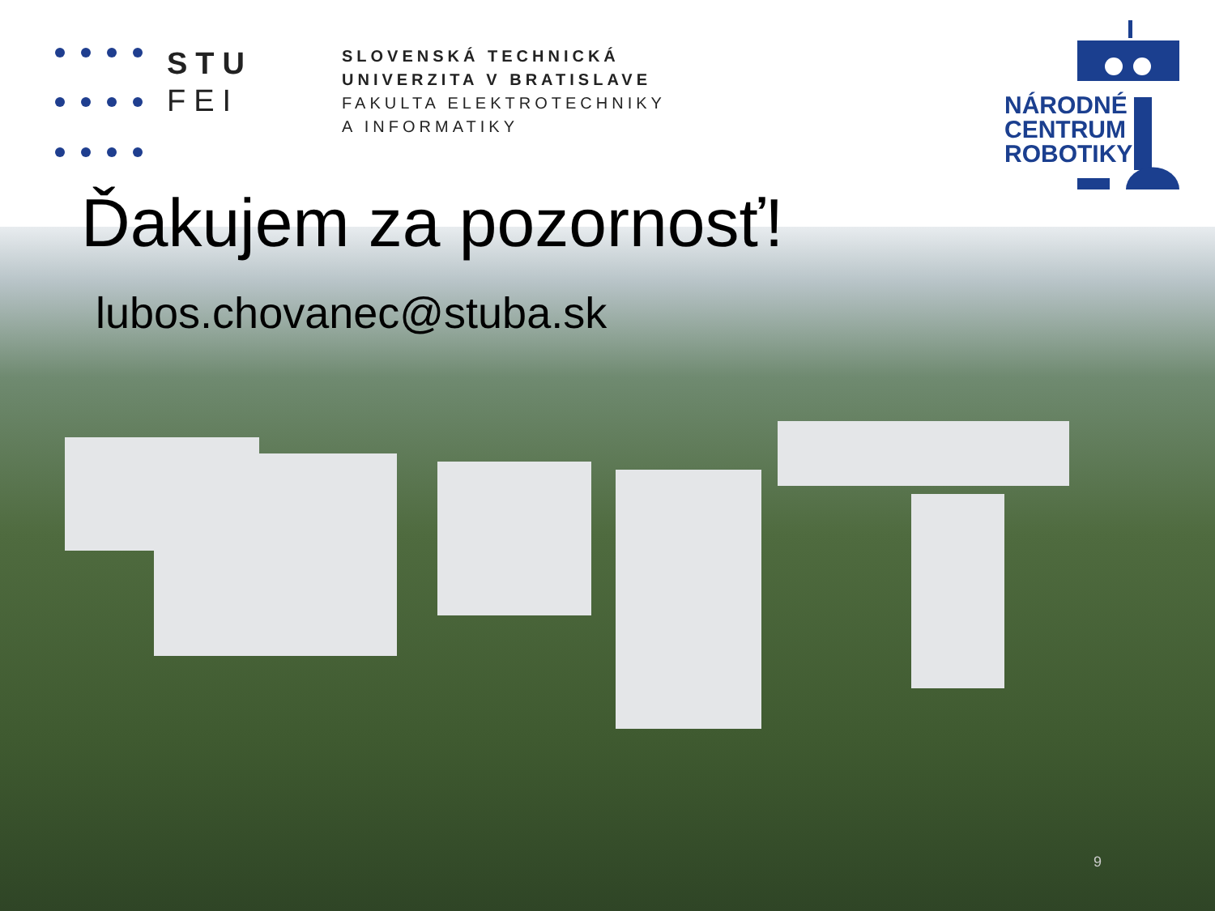STU
FEI
SLOVENSKÁ TECHNICKÁ
UNIVERZITA V BRATISLAVE
FAKULTA ELEKTROTECHNIKY
A INFORMATIKY
NÁRODNÉ
CENTRUM
ROBOTIKY
Ďakujem za pozornosť!
lubos.chovanec@stuba.sk
9